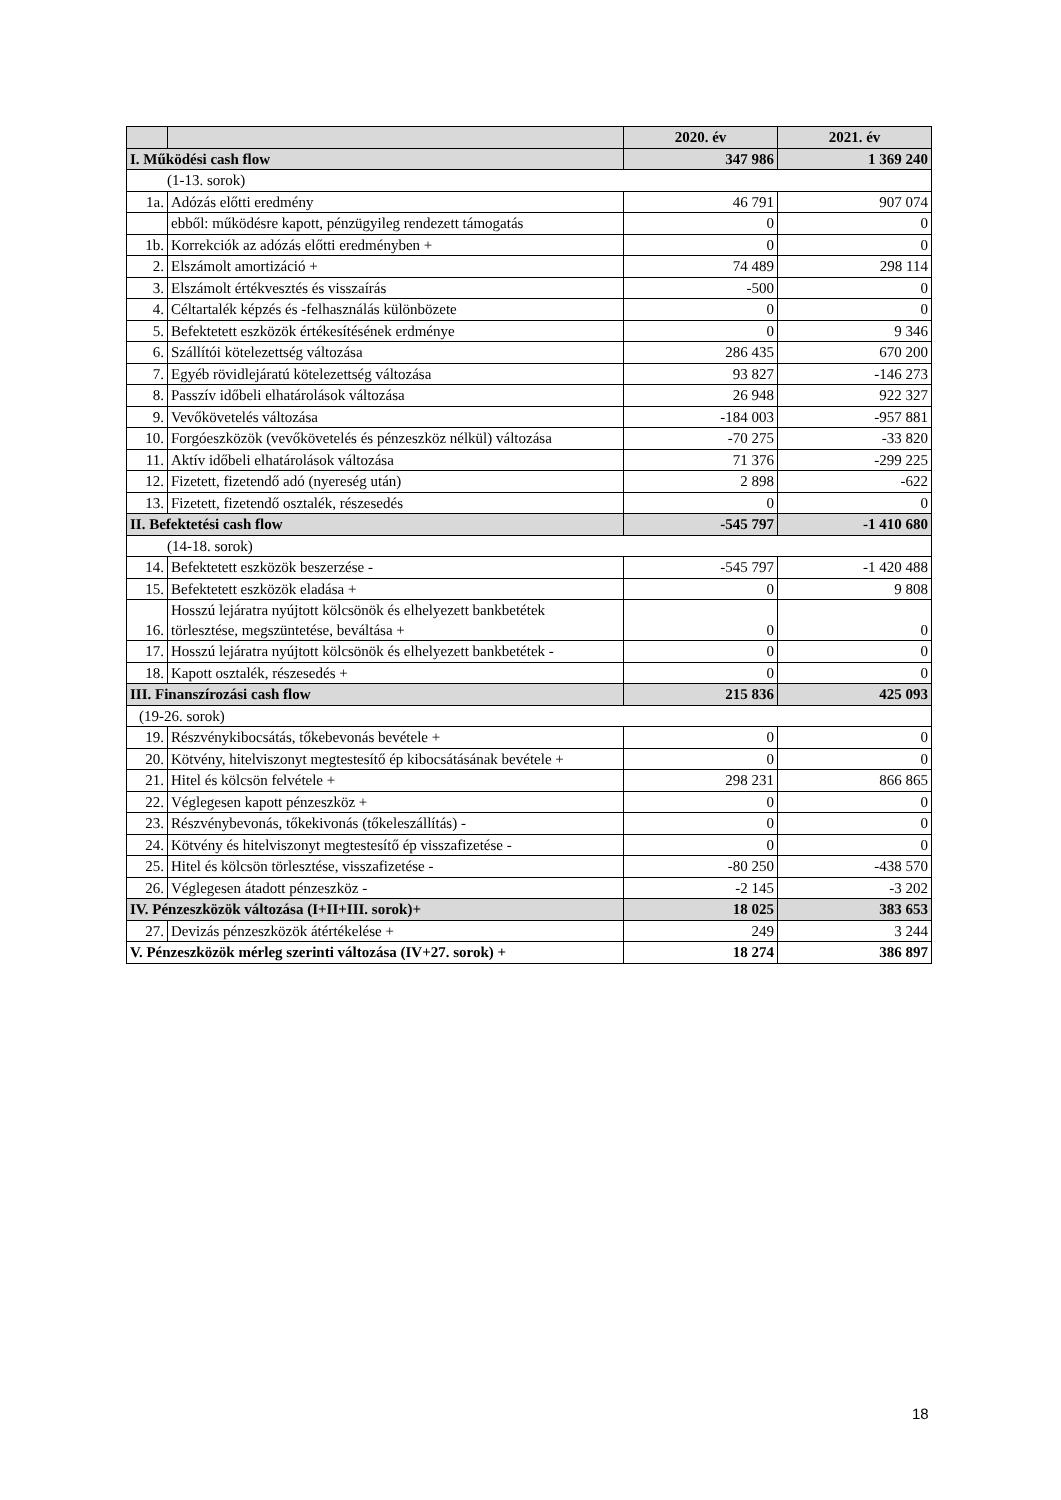| | | 2020. év | 2021. év |
| --- | --- | --- | --- |
| I. Működési cash flow | | 347 986 | 1 369 240 |
| (1-13. sorok) | | | |
| 1a. | Adózás előtti eredmény | 46 791 | 907 074 |
| | ebből: működésre kapott, pénzügyileg rendezett támogatás | 0 | 0 |
| 1b. | Korrekciók az adózás előtti eredményben + | 0 | 0 |
| 2. | Elszámolt amortizáció + | 74 489 | 298 114 |
| 3. | Elszámolt értékvesztés és visszaírás | -500 | 0 |
| 4. | Céltartalék képzés és -felhasználás különbözete | 0 | 0 |
| 5. | Befektetett eszközök értékesítésének erdménye | 0 | 9 346 |
| 6. | Szállítói kötelezettség változása | 286 435 | 670 200 |
| 7. | Egyéb rövidlejáratú kötelezettség változása | 93 827 | -146 273 |
| 8. | Passzív időbeli elhatárolások változása | 26 948 | 922 327 |
| 9. | Vevőkövetelés változása | -184 003 | -957 881 |
| 10. | Forgóeszközök (vevőkövetelés és pénzeszköz nélkül) változása | -70 275 | -33 820 |
| 11. | Aktív időbeli elhatárolások változása | 71 376 | -299 225 |
| 12. | Fizetett, fizetendő adó (nyereség után) | 2 898 | -622 |
| 13. | Fizetett, fizetendő osztalék, részesedés | 0 | 0 |
| II. Befektetési cash flow | | -545 797 | -1 410 680 |
| (14-18. sorok) | | | |
| 14. | Befektetett eszközök beszerzése - | -545 797 | -1 420 488 |
| 15. | Befektetett eszközök eladása + | 0 | 9 808 |
| 16. | Hosszú lejáratra nyújtott kölcsönök és elhelyezett bankbetétek törlesztése, megszüntetése, beváltása + | 0 | 0 |
| 17. | Hosszú lejáratra nyújtott kölcsönök és elhelyezett bankbetétek - | 0 | 0 |
| 18. | Kapott osztalék, részesedés + | 0 | 0 |
| III. Finanszírozási cash flow | | 215 836 | 425 093 |
| (19-26. sorok) | | | |
| 19. | Részvénykibocsátás, tőkebevonás bevétele + | 0 | 0 |
| 20. | Kötvény, hitelviszonyt megtestesítő ép kibocsátásának bevétele + | 0 | 0 |
| 21. | Hitel és kölcsön felvétele + | 298 231 | 866 865 |
| 22. | Véglegesen kapott pénzeszköz + | 0 | 0 |
| 23. | Részvénybevonás, tőkekivonás (tőkeleszállítás) - | 0 | 0 |
| 24. | Kötvény és hitelviszonyt megtestesítő ép visszafizetése - | 0 | 0 |
| 25. | Hitel és kölcsön törlesztése, visszafizetése - | -80 250 | -438 570 |
| 26. | Véglegesen átadott pénzeszköz - | -2 145 | -3 202 |
| IV. Pénzeszközök változása (I+II+III. sorok)+ | | 18 025 | 383 653 |
| 27. | Devizás pénzeszközök átértékelése + | 249 | 3 244 |
| V. Pénzeszközök mérleg szerinti változása (IV+27. sorok) + | | 18 274 | 386 897 |
18